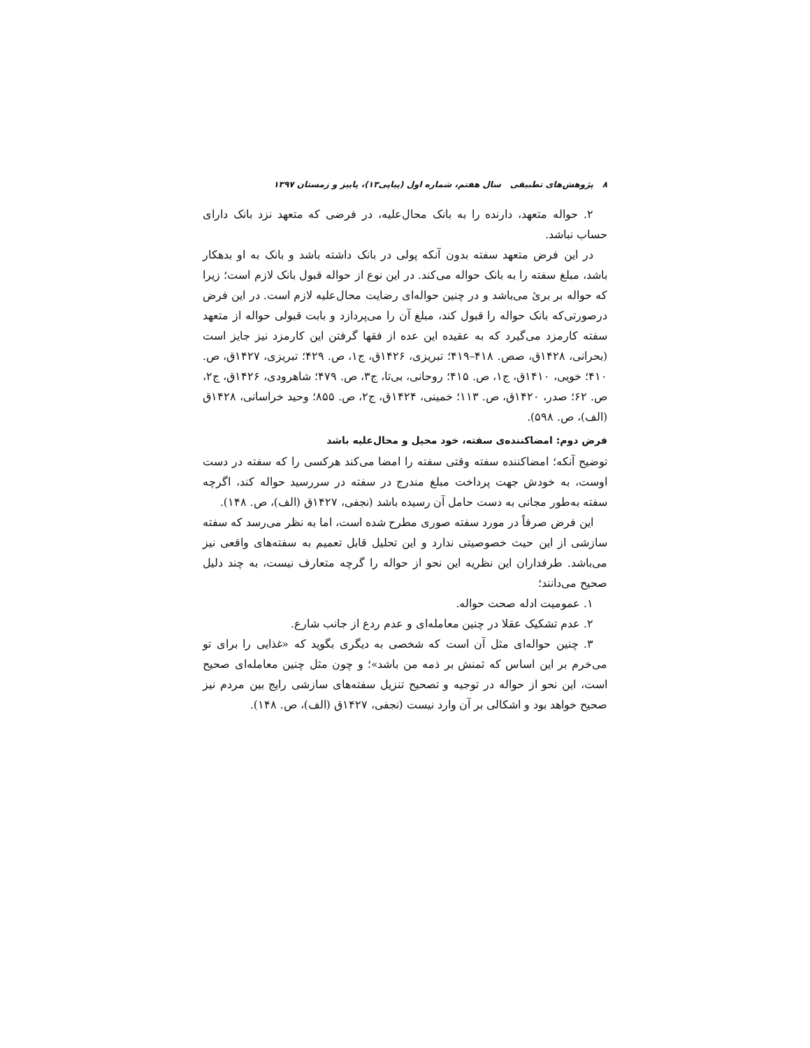۸ پژوهش‌های تطبیقی سال هفتم، شماره اول (پیاپی۱۳)، پاییز و زمستان ۱۳۹۷
۲. حواله متعهد، دارنده را به بانک محال‌علیه، در فرضی که متعهد نزد بانک دارای حساب نباشد.
در این فرض متعهد سفته بدون آنکه پولی در بانک داشته باشد و بانک به او بدهکار باشد، مبلغ سفته را به بانک حواله می‌کند. در این نوع از حواله قبول بانک لازم است؛ زیرا که حواله بر بریٔ می‌باشد و در چنین حواله‌ای رضایت محال‌علیه لازم است. در این فرض درصورتی‌که بانک حواله را قبول کند، مبلغ آن را می‌پردازد و بابت قبولی حواله از متعهد سفته کارمزد می‌گیرد که به عقیده این عده از فقها گرفتن این کارمزد نیز جایز است (بحرانی، ۱۴۲۸ق، صص. ۴۱۸–۴۱۹؛ تبریزی، ۱۴۲۶ق، ج۱، ص. ۴۲۹؛ تبریزی، ۱۴۲۷ق، ص. ۴۱۰؛ خویی، ۱۴۱۰ق، ج۱، ص. ۴۱۵؛ روحانی، بی‌تا، ج۳، ص. ۴۷۹؛ شاهرودی، ۱۴۲۶ق، ج۲، ص. ۶۲؛ صدر، ۱۴۲۰ق، ص. ۱۱۳؛ خمینی، ۱۴۲۴ق، ج۲، ص. ۸۵۵؛ وحید خراسانی، ۱۴۲۸ق (الف)، ص. ۵۹۸).
فرض دوم: امضاکننده‌ی سفته، خود محیل و محال‌علیه باشد
توضیح آنکه؛ امضاکننده سفته وقتی سفته را امضا می‌کند هرکسی را که سفته در دست اوست، به خودش جهت پرداخت مبلغ مندرج در سفته در سررسید حواله کند، اگرچه سفته به‌طور مجانی به دست حامل آن رسیده باشد (نجفی، ۱۴۲۷ق (الف)، ص. ۱۴۸).
این فرض صرفاً در مورد سفته صوری مطرح شده است، اما به نظر می‌رسد که سفته سازشی از این حیث خصوصیتی ندارد و این تحلیل قابل تعمیم به سفته‌های واقعی نیز می‌باشد. طرفداران این نظریه این نحو از حواله را گرچه متعارف نیست، به چند دلیل صحیح می‌دانند؛
۱. عمومیت ادله صحت حواله.
۲. عدم تشکیک عقلا در چنین معامله‌ای و عدم ردع از جانب شارع.
۳. چنین حواله‌ای مثل آن است که شخصی به دیگری بگوید که «غذایی را برای تو می‌خرم بر این اساس که ثمنش بر ذمه من باشد»؛ و چون مثل چنین معامله‌ای صحیح است، این نحو از حواله در توجیه و تصحیح تنزیل سفته‌های سازشی رایج بین مردم نیز صحیح خواهد بود و اشکالی بر آن وارد نیست (نجفی، ۱۴۲۷ق (الف)، ص. ۱۴۸).